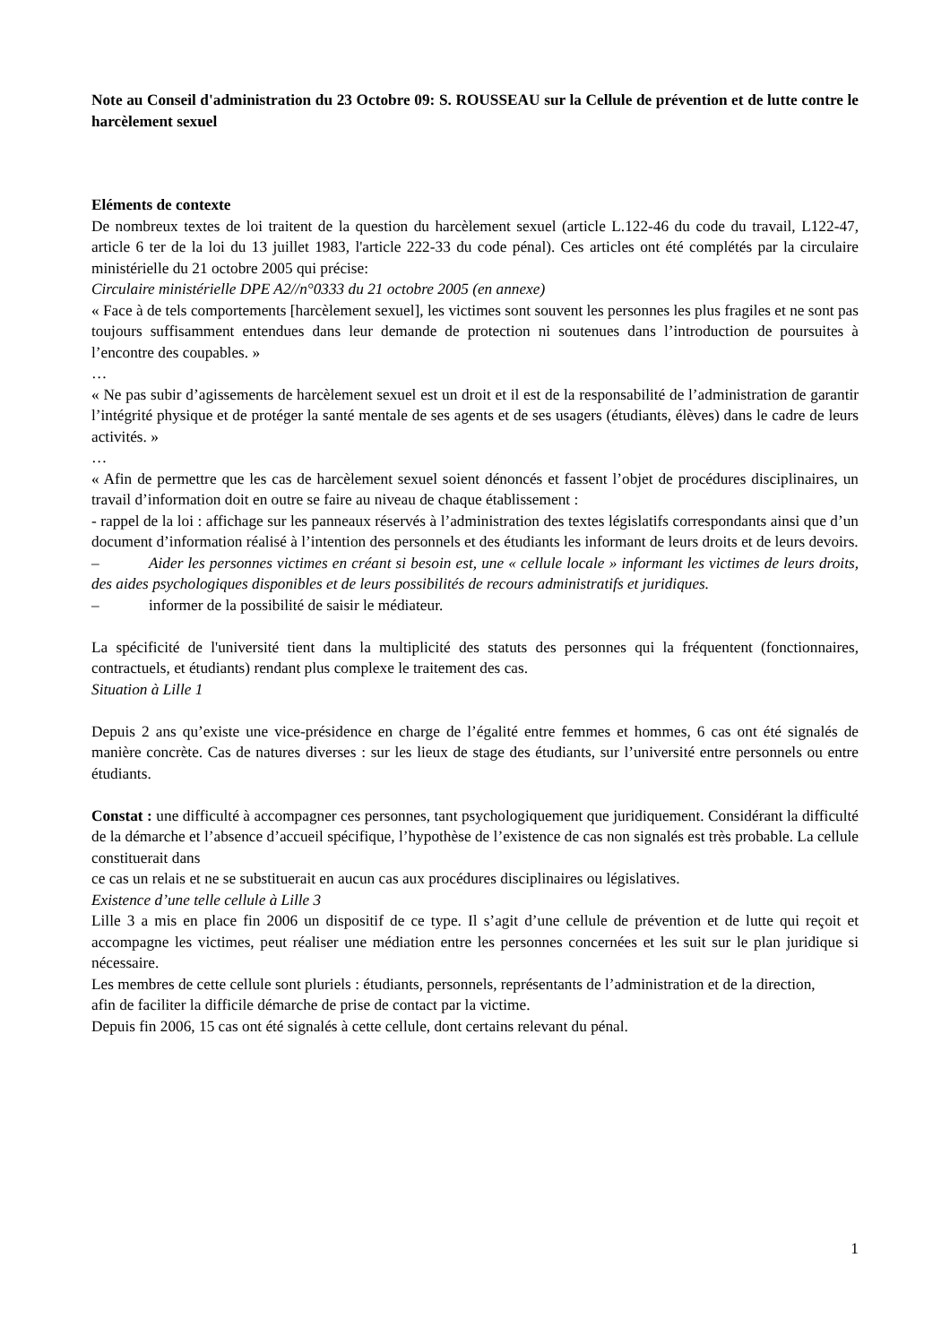Note au Conseil d'administration du 23 Octobre 09: S. ROUSSEAU sur la Cellule de prévention et de lutte contre le harcèlement sexuel
Eléments de contexte
De nombreux textes de loi traitent de la question du harcèlement sexuel (article L.122-46 du code du travail, L122-47, article 6 ter de la loi du 13 juillet 1983, l'article 222-33 du code pénal). Ces articles ont été complétés par la circulaire ministérielle du 21 octobre 2005 qui précise:
Circulaire ministérielle DPE A2//n°0333 du 21 octobre 2005 (en annexe)
« Face à de tels comportements [harcèlement sexuel], les victimes sont souvent les personnes les plus fragiles et ne sont pas toujours suffisamment entendues dans leur demande de protection ni soutenues dans l’introduction de poursuites à l’encontre des coupables. »
…
« Ne pas subir d’agissements de harcèlement sexuel est un droit et il est de la responsabilité de l’administration de garantir l’intégrité physique et de protéger la santé mentale de ses agents et de ses usagers (étudiants, élèves) dans le cadre de leurs activités. »
…
« Afin de permettre que les cas de harcèlement sexuel soient dénoncés et fassent l’objet de procédures disciplinaires, un travail d’information doit en outre se faire au niveau de chaque établissement :
- rappel de la loi : affichage sur les panneaux réservés à l’administration des textes législatifs correspondants ainsi que d’un document d’information réalisé à l’intention des personnels et des étudiants les informant de leurs droits et de leurs devoirs.
– Aider les personnes victimes en créant si besoin est, une « cellule locale » informant les victimes de leurs droits, des aides psychologiques disponibles et de leurs possibilités de recours administratifs et juridiques.
– informer de la possibilité de saisir le médiateur.
La spécificité de l'université tient dans la multiplicité des statuts des personnes qui la fréquentent (fonctionnaires, contractuels, et étudiants) rendant plus complexe le traitement des cas.
Situation à Lille 1
Depuis 2 ans qu’existe une vice-présidence en charge de l’égalité entre femmes et hommes, 6 cas ont été signalés de manière concrète. Cas de natures diverses : sur les lieux de stage des étudiants, sur l’université entre personnels ou entre étudiants.
Constat : une difficulté à accompagner ces personnes, tant psychologiquement que juridiquement. Considérant la difficulté de la démarche et l’absence d’accueil spécifique, l’hypothèse de l’existence de cas non signalés est très probable. La cellule constituerait dans
ce cas un relais et ne se substituerait en aucun cas aux procédures disciplinaires ou législatives.
Existence d’une telle cellule à Lille 3
Lille 3 a mis en place fin 2006 un dispositif de ce type. Il s’agit d’une cellule de prévention et de lutte qui reçoit et accompagne les victimes, peut réaliser une médiation entre les personnes concernées et les suit sur le plan juridique si nécessaire.
Les membres de cette cellule sont pluriels : étudiants, personnels, représentants de l’administration et de la direction,
afin de faciliter la difficile démarche de prise de contact par la victime.
Depuis fin 2006, 15 cas ont été signalés à cette cellule, dont certains relevant du pénal.
1